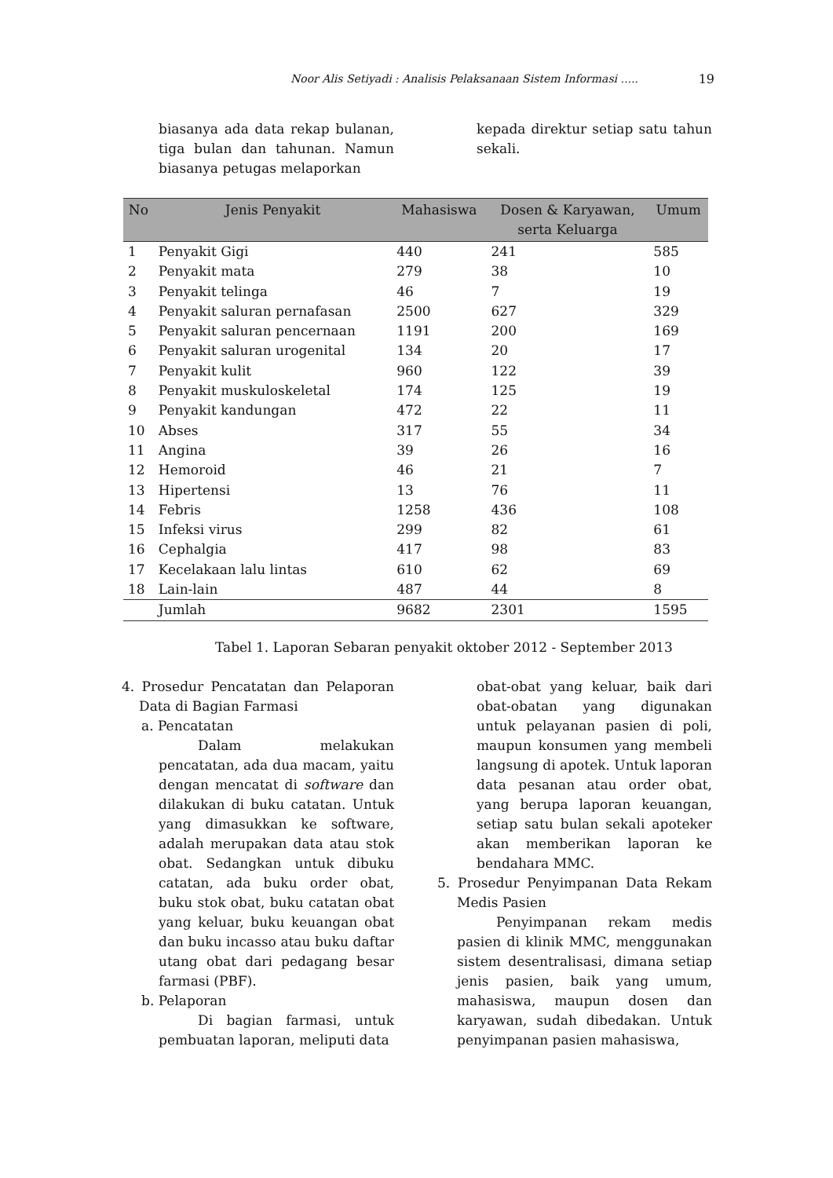Noor Alis Setiyadi : Analisis Pelaksanaan Sistem Informasi ..... 19
biasanya ada data rekap bulanan, tiga bulan dan tahunan. Namun biasanya petugas melaporkan
kepada direktur setiap satu tahun sekali.
| No | Jenis Penyakit | Mahasiswa | Dosen & Karyawan, serta Keluarga | Umum |
| --- | --- | --- | --- | --- |
| 1 | Penyakit Gigi | 440 | 241 | 585 |
| 2 | Penyakit mata | 279 | 38 | 10 |
| 3 | Penyakit telinga | 46 | 7 | 19 |
| 4 | Penyakit saluran pernafasan | 2500 | 627 | 329 |
| 5 | Penyakit saluran pencernaan | 1191 | 200 | 169 |
| 6 | Penyakit saluran urogenital | 134 | 20 | 17 |
| 7 | Penyakit kulit | 960 | 122 | 39 |
| 8 | Penyakit muskuloskeletal | 174 | 125 | 19 |
| 9 | Penyakit kandungan | 472 | 22 | 11 |
| 10 | Abses | 317 | 55 | 34 |
| 11 | Angina | 39 | 26 | 16 |
| 12 | Hemoroid | 46 | 21 | 7 |
| 13 | Hipertensi | 13 | 76 | 11 |
| 14 | Febris | 1258 | 436 | 108 |
| 15 | Infeksi virus | 299 | 82 | 61 |
| 16 | Cephalgia | 417 | 98 | 83 |
| 17 | Kecelakaan lalu lintas | 610 | 62 | 69 |
| 18 | Lain-lain | 487 | 44 | 8 |
| | Jumlah | 9682 | 2301 | 1595 |
Tabel 1. Laporan Sebaran penyakit oktober 2012 - September 2013
4. Prosedur Pencatatan dan Pelaporan Data di Bagian Farmasi
a. Pencatatan
Dalam melakukan pencatatan, ada dua macam, yaitu dengan mencatat di software dan dilakukan di buku catatan. Untuk yang dimasukkan ke software, adalah merupakan data atau stok obat. Sedangkan untuk dibuku catatan, ada buku order obat, buku stok obat, buku catatan obat yang keluar, buku keuangan obat dan buku incasso atau buku daftar utang obat dari pedagang besar farmasi (PBF).
b. Pelaporan
Di bagian farmasi, untuk pembuatan laporan, meliputi data
obat-obat yang keluar, baik dari obat-obatan yang digunakan untuk pelayanan pasien di poli, maupun konsumen yang membeli langsung di apotek. Untuk laporan data pesanan atau order obat, yang berupa laporan keuangan, setiap satu bulan sekali apoteker akan memberikan laporan ke bendahara MMC.
5. Prosedur Penyimpanan Data Rekam Medis Pasien
Penyimpanan rekam medis pasien di klinik MMC, menggunakan sistem desentralisasi, dimana setiap jenis pasien, baik yang umum, mahasiswa, maupun dosen dan karyawan, sudah dibedakan. Untuk penyimpanan pasien mahasiswa,